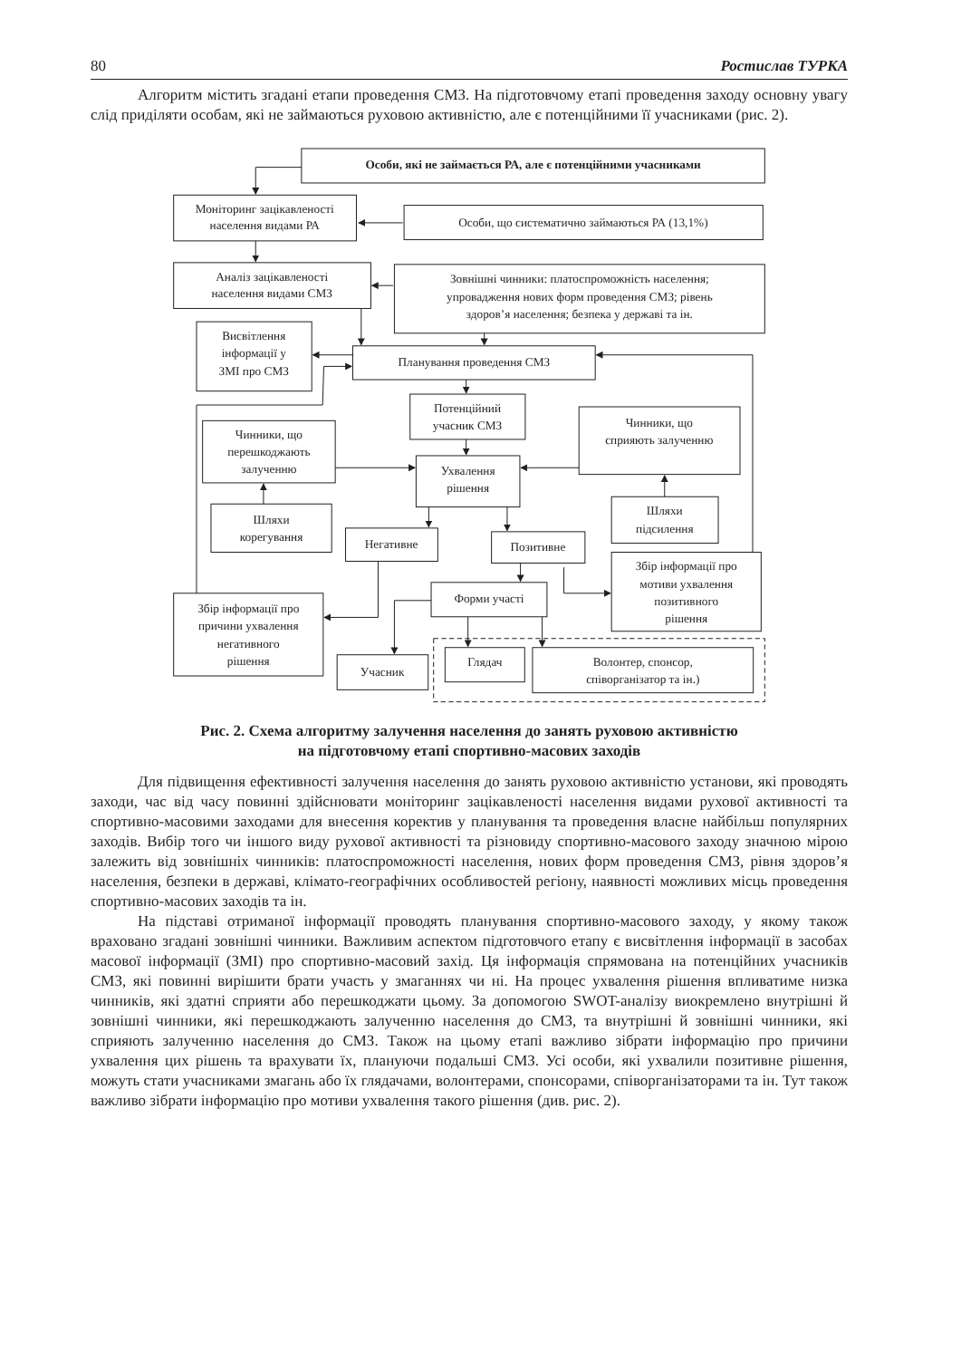80 Ростислав ТУРКА
Алгоритм містить згадані етапи проведення СМЗ. На підготовчому етапі проведення заходу основну увагу слід приділяти особам, які не займаються руховою активністю, але є потенційними її учасниками (рис. 2).
Особи, які не займається РА, але є потенційними учасниками
Моніторинг зацікавленості
населення видами РА
Особи, що систематично займаються РА (13,1%)
Аналіз зацікавленості
населення видами СМЗ
Зовнішні чинники: платоспроможність населення;
упровадження нових форм проведення СМЗ; рівень
здоров’я населення; безпека у державі та ін.
Висвітлення
інформації у
ЗМІ про СМЗ
Планування проведення СМЗ
Потенційний
учасник СМЗ
Чинники, що
сприяють залученню
Чинники, що
перешкоджають
залученню
Ухвалення
рішення
Шляхи
корегування
Шляхи
підсилення
Негативне
Позитивне
Збір інформації про
мотиви ухвалення
позитивного
рішення
Форми участі
Збір інформації про
причини ухвалення
негативного
рішення
Учасник
Глядач
Волонтер, спонсор,
співорганізатор та ін.)
Рис. 2. Схема алгоритму залучення населення до занять руховою активністю
на підготовчому етапі спортивно-масових заходів
Для підвищення ефективності залучення населення до занять руховою активністю установи, які проводять заходи, час від часу повинні здійснювати моніторинг зацікавленості населення видами рухової активності та спортивно-масовими заходами для внесення коректив у планування та проведення власне найбільш популярних заходів. Вибір того чи іншого виду рухової активності та різновиду спортивно-масового заходу значною мірою залежить від зовнішніх чинників: платоспроможності населення, нових форм проведення СМЗ, рівня здоров’я населення, безпеки в державі, клімато-географічних особливостей регіону, наявності можливих місць проведення спортивно-масових заходів та ін.
На підставі отриманої інформації проводять планування спортивно-масового заходу, у якому також враховано згадані зовнішні чинники. Важливим аспектом підготовчого етапу є висвітлення інформації в засобах масової інформації (ЗМІ) про спортивно-масовий захід. Ця інформація спрямована на потенційних учасників СМЗ, які повинні вирішити брати участь у змаганнях чи ні. На процес ухвалення рішення впливатиме низка чинників, які здатні сприяти або перешкоджати цьому. За допомогою SWOT-аналізу виокремлено внутрішні й зовнішні чинники, які перешкоджають залученню населення до СМЗ, та внутрішні й зовнішні чинники, які сприяють залученню населення до СМЗ. Також на цьому етапі важливо зібрати інформацію про причини ухвалення цих рішень та врахувати їх, плануючи подальші СМЗ. Усі особи, які ухвалили позитивне рішення, можуть стати учасниками змагань або їх глядачами, волонтерами, спонсорами, співорганізаторами та ін. Тут також важливо зібрати інформацію про мотиви ухвалення такого рішення (див. рис. 2).